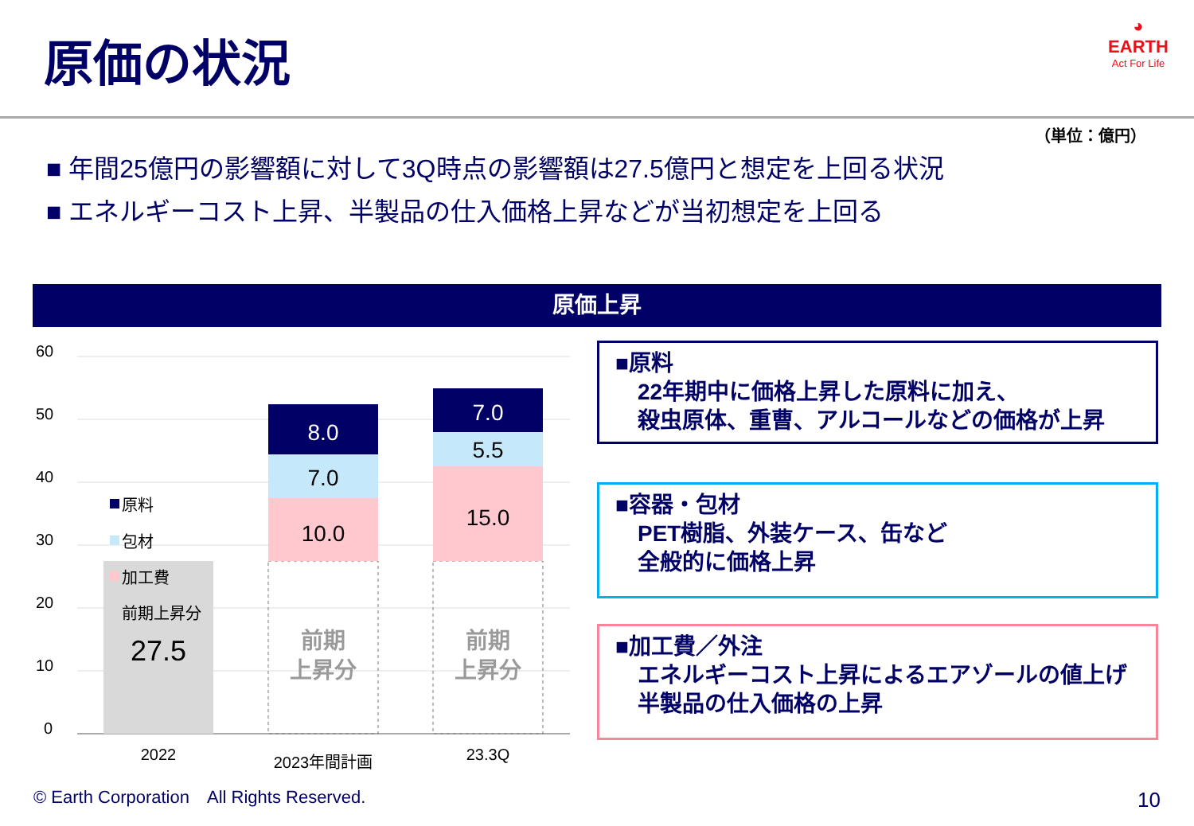原価の状況
◕
EARTH
Act For Life
（単位：億円）
■ 年間25億円の影響額に対して3Q時点の影響額は27.5億円と想定を上回る状況
■ エネルギーコスト上昇、半製品の仕入価格上昇などが当初想定を上回る
原価上昇
60
50
40
30
20
10
0
27.5
前期
上昇分
前期
上昇分
10.0
7.0
8.0
15.0
5.5
7.0
2022
2023年間計画
23.3Q
原料
包材
加工費
前期上昇分
■原料
　22年期中に価格上昇した原料に加え、
　殺虫原体、重曹、アルコールなどの価格が上昇
■容器・包材
　PET樹脂、外装ケース、缶など
　全般的に価格上昇
■加工費／外注
　エネルギーコスト上昇によるエアゾールの値上げ
　半製品の仕入価格の上昇
© Earth Corporation　All Rights Reserved.
10